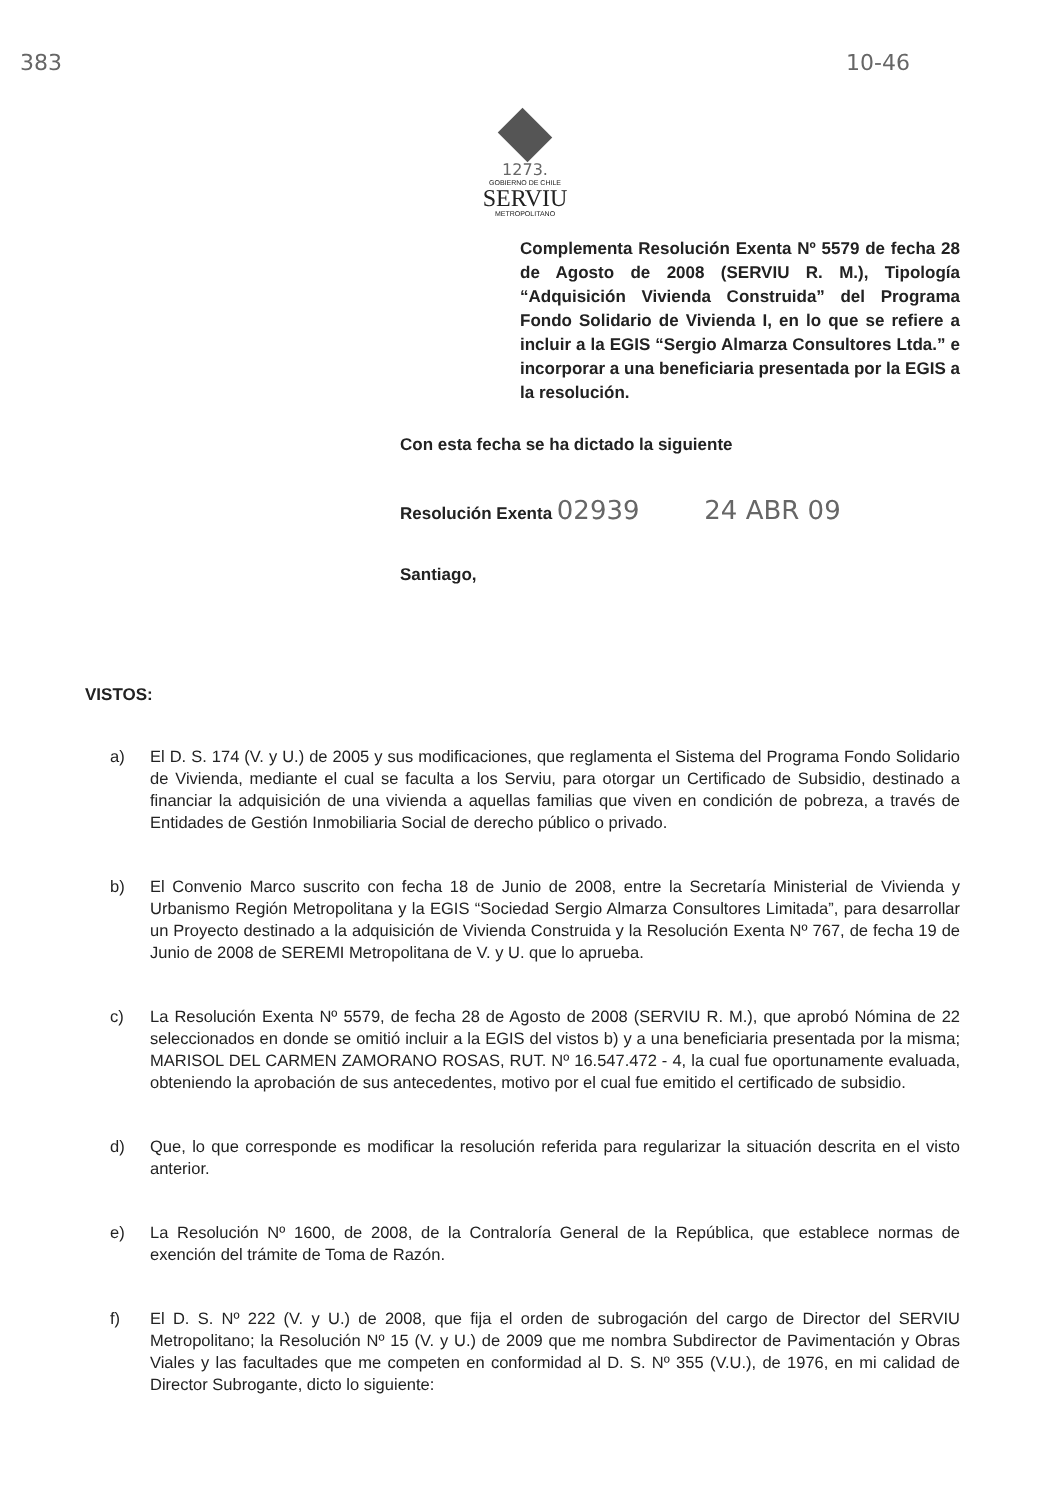383 10-46
1273.
GOBIERNO DE CHILE
SERVIU
METROPOLITANO
Complementa Resolución Exenta Nº 5579 de fecha 28 de Agosto de 2008 (SERVIU R. M.), Tipología “Adquisición Vivienda Construida” del Programa Fondo Solidario de Vivienda I, en lo que se refiere a incluir a la EGIS “Sergio Almarza Consultores Ltda.” e incorporar a una beneficiaria presentada por la EGIS a la resolución.
Con esta fecha se ha dictado la siguiente
Resolución Exenta 02939 24 ABR 09
Santiago,
VISTOS:
a) El D. S. 174 (V. y U.) de 2005 y sus modificaciones, que reglamenta el Sistema del Programa Fondo Solidario de Vivienda, mediante el cual se faculta a los Serviu, para otorgar un Certificado de Subsidio, destinado a financiar la adquisición de una vivienda a aquellas familias que viven en condición de pobreza, a través de Entidades de Gestión Inmobiliaria Social de derecho público o privado.
b) El Convenio Marco suscrito con fecha 18 de Junio de 2008, entre la Secretaría Ministerial de Vivienda y Urbanismo Región Metropolitana y la EGIS “Sociedad Sergio Almarza Consultores Limitada”, para desarrollar un Proyecto destinado a la adquisición de Vivienda Construida y la Resolución Exenta Nº 767, de fecha 19 de Junio de 2008 de SEREMI Metropolitana de V. y U. que lo aprueba.
c) La Resolución Exenta Nº 5579, de fecha 28 de Agosto de 2008 (SERVIU R. M.), que aprobó Nómina de 22 seleccionados en donde se omitió incluir a la EGIS del vistos b) y a una beneficiaria presentada por la misma; MARISOL DEL CARMEN ZAMORANO ROSAS, RUT. Nº 16.547.472 - 4, la cual fue oportunamente evaluada, obteniendo la aprobación de sus antecedentes, motivo por el cual fue emitido el certificado de subsidio.
d) Que, lo que corresponde es modificar la resolución referida para regularizar la situación descrita en el visto anterior.
e) La Resolución Nº 1600, de 2008, de la Contraloría General de la República, que establece normas de exención del trámite de Toma de Razón.
f) El D. S. Nº 222 (V. y U.) de 2008, que fija el orden de subrogación del cargo de Director del SERVIU Metropolitano; la Resolución Nº 15 (V. y U.) de 2009 que me nombra Subdirector de Pavimentación y Obras Viales y las facultades que me competen en conformidad al D. S. Nº 355 (V.U.), de 1976, en mi calidad de Director Subrogante, dicto lo siguiente: